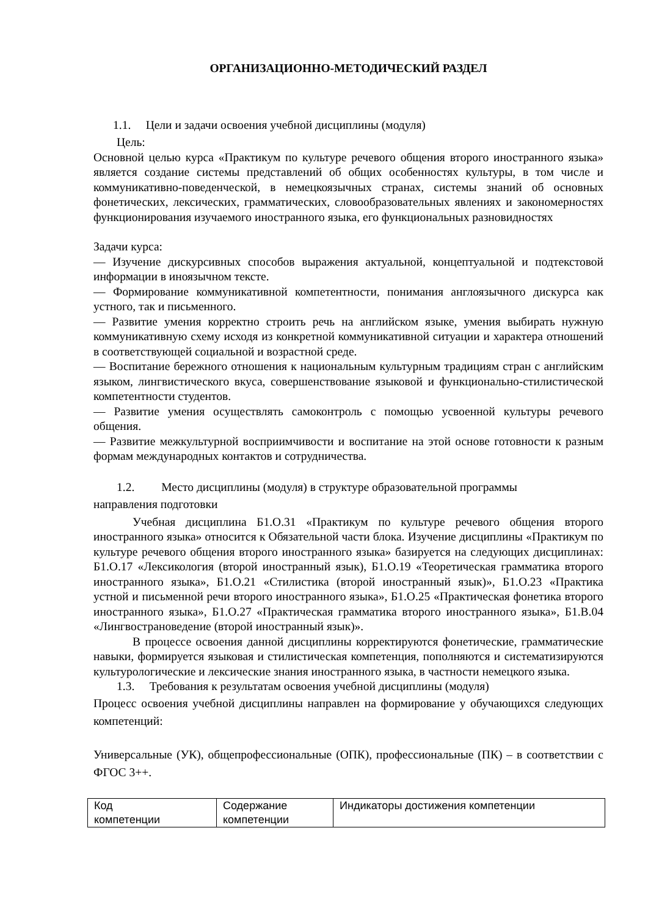ОРГАНИЗАЦИОННО-МЕТОДИЧЕСКИЙ РАЗДЕЛ
1.1. Цели и задачи освоения учебной дисциплины (модуля)
Цель:
Основной целью курса «Практикум по культуре речевого общения второго иностранного языка» является создание системы представлений об общих особенностях культуры, в том числе и коммуникативно-поведенческой, в немецкоязычных странах, системы знаний об основных фонетических, лексических, грамматических, словообразовательных явлениях и закономерностях функционирования изучаемого иностранного языка, его функциональных разновидностях
Задачи курса:
— Изучение дискурсивных способов выражения актуальной, концептуальной и подтекстовой информации в иноязычном тексте.
— Формирование коммуникативной компетентности, понимания англоязычного дискурса как устного, так и письменного.
— Развитие умения корректно строить речь на английском языке, умения выбирать нужную коммуникативную схему исходя из конкретной коммуникативной ситуации и характера отношений в соответствующей социальной и возрастной среде.
— Воспитание бережного отношения к национальным культурным традициям стран с английским языком, лингвистического вкуса, совершенствование языковой и функционально-стилистической компетентности студентов.
— Развитие умения осуществлять самоконтроль с помощью усвоенной культуры речевого общения.
— Развитие межкультурной восприимчивости и воспитание на этой основе готовности к разным формам международных контактов и сотрудничества.
1.2. Место дисциплины (модуля) в структуре образовательной программы
направления подготовки
Учебная дисциплина Б1.О.31 «Практикум по культуре речевого общения второго иностранного языка» относится к Обязательной части блока. Изучение дисциплины «Практикум по культуре речевого общения второго иностранного языка» базируется на следующих дисциплинах: Б1.О.17 «Лексикология (второй иностранный язык), Б1.О.19 «Теоретическая грамматика второго иностранного языка», Б1.О.21 «Стилистика (второй иностранный язык)», Б1.О.23 «Практика устной и письменной речи второго иностранного языка», Б1.О.25 «Практическая фонетика второго иностранного языка», Б1.О.27 «Практическая грамматика второго иностранного языка», Б1.В.04 «Лингвострановедение (второй иностранный язык)».
В процессе освоения данной дисциплины корректируются фонетические, грамматические навыки, формируется языковая и стилистическая компетенция, пополняются и систематизируются культурологические и лексические знания иностранного языка, в частности немецкого языка.
1.3. Требования к результатам освоения учебной дисциплины (модуля)
Процесс освоения учебной дисциплины направлен на формирование у обучающихся следующих компетенций:
Универсальные (УК), общепрофессиональные (ОПК), профессиональные (ПК) – в соответствии с ФГОС 3++.
| Код компетенции | Содержание компетенции | Индикаторы достижения компетенции |